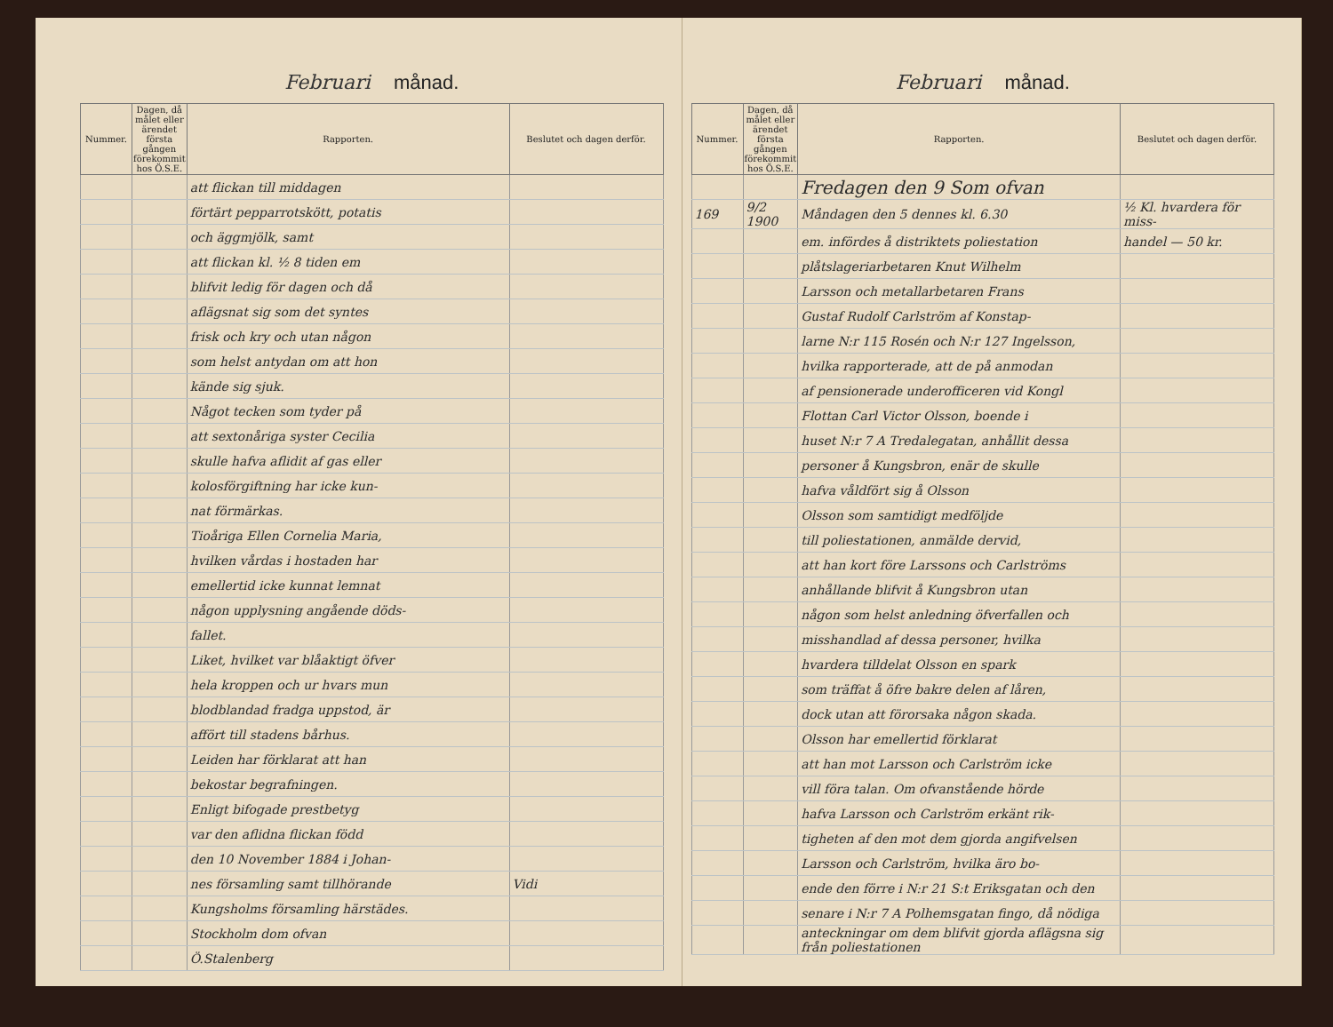Februari månad.
| Nummer. | Dagen, då målet eller ärendet första gången förekommit hos Ö.S.E. | Rapporten. | Beslutet och dagen derför. |
| --- | --- | --- | --- |
| | | att flickan till middagen | |
| | | förtärt pepparrotskött, potatis | |
| | | och äggmjölk, samt | |
| | | att flickan kl. ½ 8 tiden em | |
| | | blifvit ledig för dagen och då | |
| | | aflägsnat sig som det syntes | |
| | | frisk och kry och utan någon | |
| | | som helst antydan om att hon | |
| | | kände sig sjuk. | |
| | | Något tecken som tyder på | |
| | | att sextonåriga syster Cecilia | |
| | | skulle hafva aflidit af gas eller | |
| | | kolosförgiftning har icke kun- | |
| | | nat förmärkas. | |
| | | Tioåriga Ellen Cornelia Maria, | |
| | | hvilken vårdas i hostaden har | |
| | | emellertid icke kunnat lemnat | |
| | | någon upplysning angående döds- | |
| | | fallet. | |
| | | Liket, hvilket var blåaktigt öfver | |
| | | hela kroppen och ur hvars mun | |
| | | blodblandad fradga uppstod, är | |
| | | affört till stadens bårhus. | |
| | | Leiden har förklarat att han | |
| | | bekostar begrafningen. | |
| | | Enligt bifogade prestbetyg | |
| | | var den aflidna flickan född | |
| | | den 10 November 1884 i Johan- | |
| | | nes församling samt tillhörande | Vidi |
| | | Kungsholms församling härstädes. | |
| | | Stockholm dom ofvan | |
| | | Ö.Stalenberg | |
Februari månad.
| Nummer. | Dagen, då målet eller ärendet första gången förekommit hos Ö.S.E. | Rapporten. | Beslutet och dagen derför. |
| --- | --- | --- | --- |
| | | Fredagen den 9 Som ofvan | |
| 169 | 9/2 1900 | Måndagen den 5 dennes kl. 6.30 | ½ Kl. hvardera för miss- |
| | | em. infördes å distriktets poliestation | handel — 50 kr. |
| | | plåtslageriarbetaren Knut Wilhelm | |
| | | Larsson och metallarbetaren Frans | |
| | | Gustaf Rudolf Carlström af Konstap- | |
| | | larne N:r 115 Rosén och N:r 127 Ingelsson, | |
| | | hvilka rapporterade, att de på anmodan | |
| | | af pensionerade underofficeren vid Kongl | |
| | | Flottan Carl Victor Olsson, boende i | |
| | | huset N:r 7 A Tredalegatan, anhållit dessa | |
| | | personer å Kungsbron, enär de skulle | |
| | | hafva våldfört sig å Olsson | |
| | | Olsson som samtidigt medföljde | |
| | | till poliestationen, anmälde dervid, | |
| | | att han kort före Larssons och Carlströms | |
| | | anhållande blifvit å Kungsbron utan | |
| | | någon som helst anledning öfverfallen och | |
| | | misshandlad af dessa personer, hvilka | |
| | | hvardera tilldelat Olsson en spark | |
| | | som träffat å öfre bakre delen af låren, | |
| | | dock utan att förorsaka någon skada. | |
| | | Olsson har emellertid förklarat | |
| | | att han mot Larsson och Carlström icke | |
| | | vill föra talan. Om ofvanstående hörde | |
| | | hafva Larsson och Carlström erkänt rik- | |
| | | tigheten af den mot dem gjorda angifvelsen | |
| | | Larsson och Carlström, hvilka äro bo- | |
| | | ende den förre i N:r 21 S:t Eriksgatan och den | |
| | | senare i N:r 7 A Polhemsgatan fingo, då nödiga | |
| | | anteckningar om dem blifvit gjorda aflägsna sig från poliestationen | |